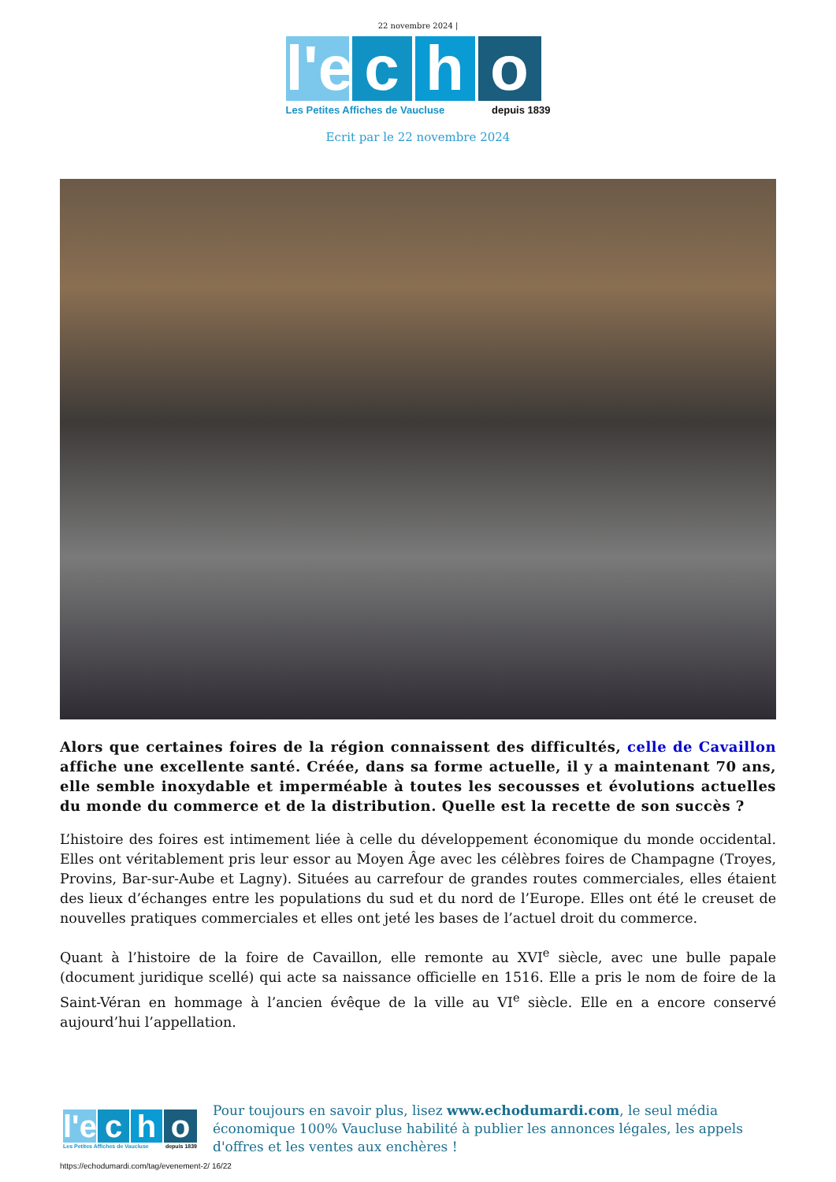22 novembre 2024 |
l'e
c h o
Les Petites Affiches de Vaucluse depuis 1839
Ecrit par le 22 novembre 2024
Alors que certaines foires de la région connaissent des difficultés, celle de Cavaillon affiche une excellente santé. Créée, dans sa forme actuelle, il y a maintenant 70 ans, elle semble inoxydable et imperméable à toutes les secousses et évolutions actuelles du monde du commerce et de la distribution. Quelle est la recette de son succès ?
L’histoire des foires est intimement liée à celle du développement économique du monde occidental. Elles ont véritablement pris leur essor au Moyen Âge avec les célèbres foires de Champagne (Troyes, Provins, Bar-sur-Aube et Lagny). Situées au carrefour de grandes routes commerciales, elles étaient des lieux d’échanges entre les populations du sud et du nord de l’Europe. Elles ont été le creuset de nouvelles pratiques commerciales et elles ont jeté les bases de l’actuel droit du commerce.
Quant à l’histoire de la foire de Cavaillon, elle remonte au XVI<sup>e</sup> siècle, avec une bulle papale (document juridique scellé) qui acte sa naissance officielle en 1516. Elle a pris le nom de foire de la Saint-Véran en hommage à l’ancien évêque de la ville au VI<sup>e</sup> siècle. Elle en a encore conservé aujourd’hui l’appellation.
l'e
c h o
Les Petites Affiches de Vaucluse depuis 1839
Pour toujours en savoir plus, lisez www.echodumardi.com, le seul média économique 100% Vaucluse habilité à publier les annonces légales, les appels d'offres et les ventes aux enchères !
https://echodumardi.com/tag/evenement-2/ 16/22